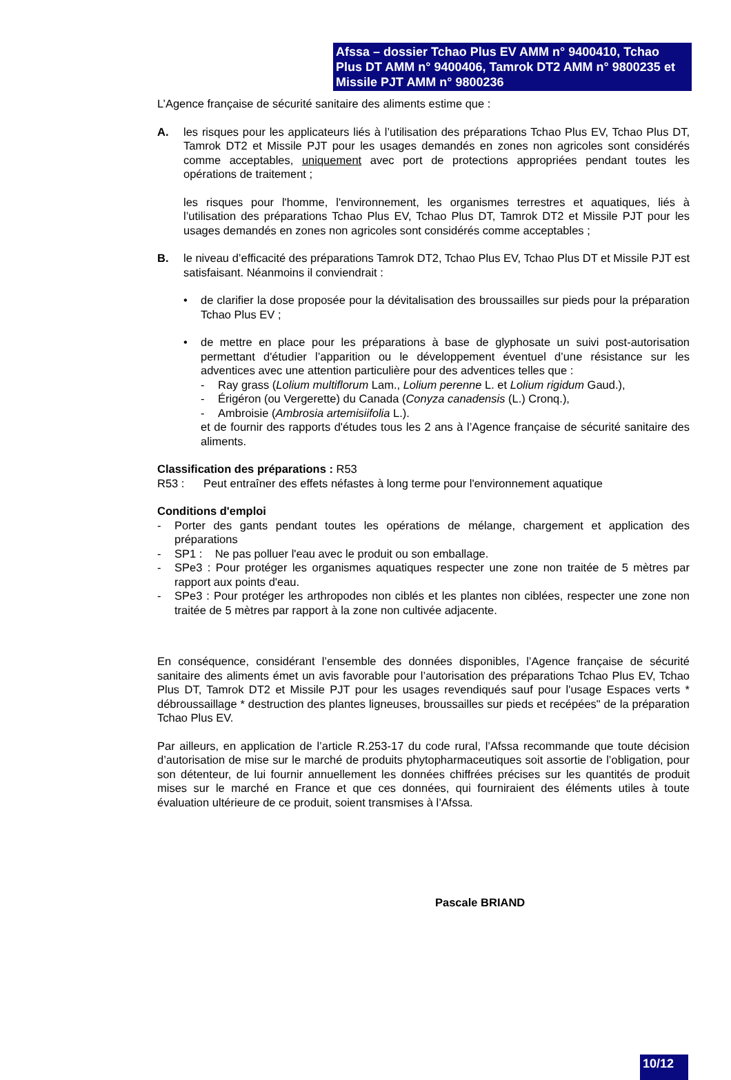Afssa – dossier Tchao Plus EV AMM n° 9400410, Tchao Plus DT AMM n° 9400406, Tamrok DT2 AMM n° 9800235 et Missile PJT AMM n° 9800236
L’Agence française de sécurité sanitaire des aliments estime que :
A. les risques pour les applicateurs liés à l’utilisation des préparations Tchao Plus EV, Tchao Plus DT, Tamrok DT2 et Missile PJT pour les usages demandés en zones non agricoles sont considérés comme acceptables, uniquement avec port de protections appropriées pendant toutes les opérations de traitement ;
les risques pour l'homme, l'environnement, les organismes terrestres et aquatiques, liés à l’utilisation des préparations Tchao Plus EV, Tchao Plus DT, Tamrok DT2 et Missile PJT pour les usages demandés en zones non agricoles sont considérés comme acceptables ;
B. le niveau d’efficacité des préparations Tamrok DT2, Tchao Plus EV, Tchao Plus DT et Missile PJT est satisfaisant. Néanmoins il conviendrait :
• de clarifier la dose proposée pour la dévitalisation des broussailles sur pieds pour la préparation Tchao Plus EV ;
• de mettre en place pour les préparations à base de glyphosate un suivi post-autorisation permettant d'étudier l’apparition ou le développement éventuel d’une résistance sur les adventices avec une attention particulière pour des adventices telles que :
- Ray grass (Lolium multiflorum Lam., Lolium perenne L. et Lolium rigidum Gaud.),
- Érigéron (ou Vergerette) du Canada (Conyza canadensis (L.) Cronq.),
- Ambroisie (Ambrosia artemisiifolia L.).
et de fournir des rapports d'études tous les 2 ans à l’Agence française de sécurité sanitaire des aliments.
Classification des préparations : R53
R53 : Peut entraîner des effets néfastes à long terme pour l'environnement aquatique
Conditions d'emploi
- Porter des gants pendant toutes les opérations de mélange, chargement et application des préparations
- SP1 : Ne pas polluer l'eau avec le produit ou son emballage.
- SPe3 : Pour protéger les organismes aquatiques respecter une zone non traitée de 5 mètres par rapport aux points d'eau.
- SPe3 : Pour protéger les arthropodes non ciblés et les plantes non ciblées, respecter une zone non traitée de 5 mètres par rapport à la zone non cultivée adjacente.
En conséquence, considérant l’ensemble des données disponibles, l’Agence française de sécurité sanitaire des aliments émet un avis favorable pour l’autorisation des préparations Tchao Plus EV, Tchao Plus DT, Tamrok DT2 et Missile PJT pour les usages revendiqués sauf pour l'usage Espaces verts * débroussaillage * destruction des plantes ligneuses, broussailles sur pieds et recépées" de la préparation Tchao Plus EV.
Par ailleurs, en application de l’article R.253-17 du code rural, l’Afssa recommande que toute décision d’autorisation de mise sur le marché de produits phytopharmaceutiques soit assortie de l’obligation, pour son détenteur, de lui fournir annuellement les données chiffrées précises sur les quantités de produit mises sur le marché en France et que ces données, qui fourniraient des éléments utiles à toute évaluation ultérieure de ce produit, soient transmises à l’Afssa.
Pascale BRIAND
10/12